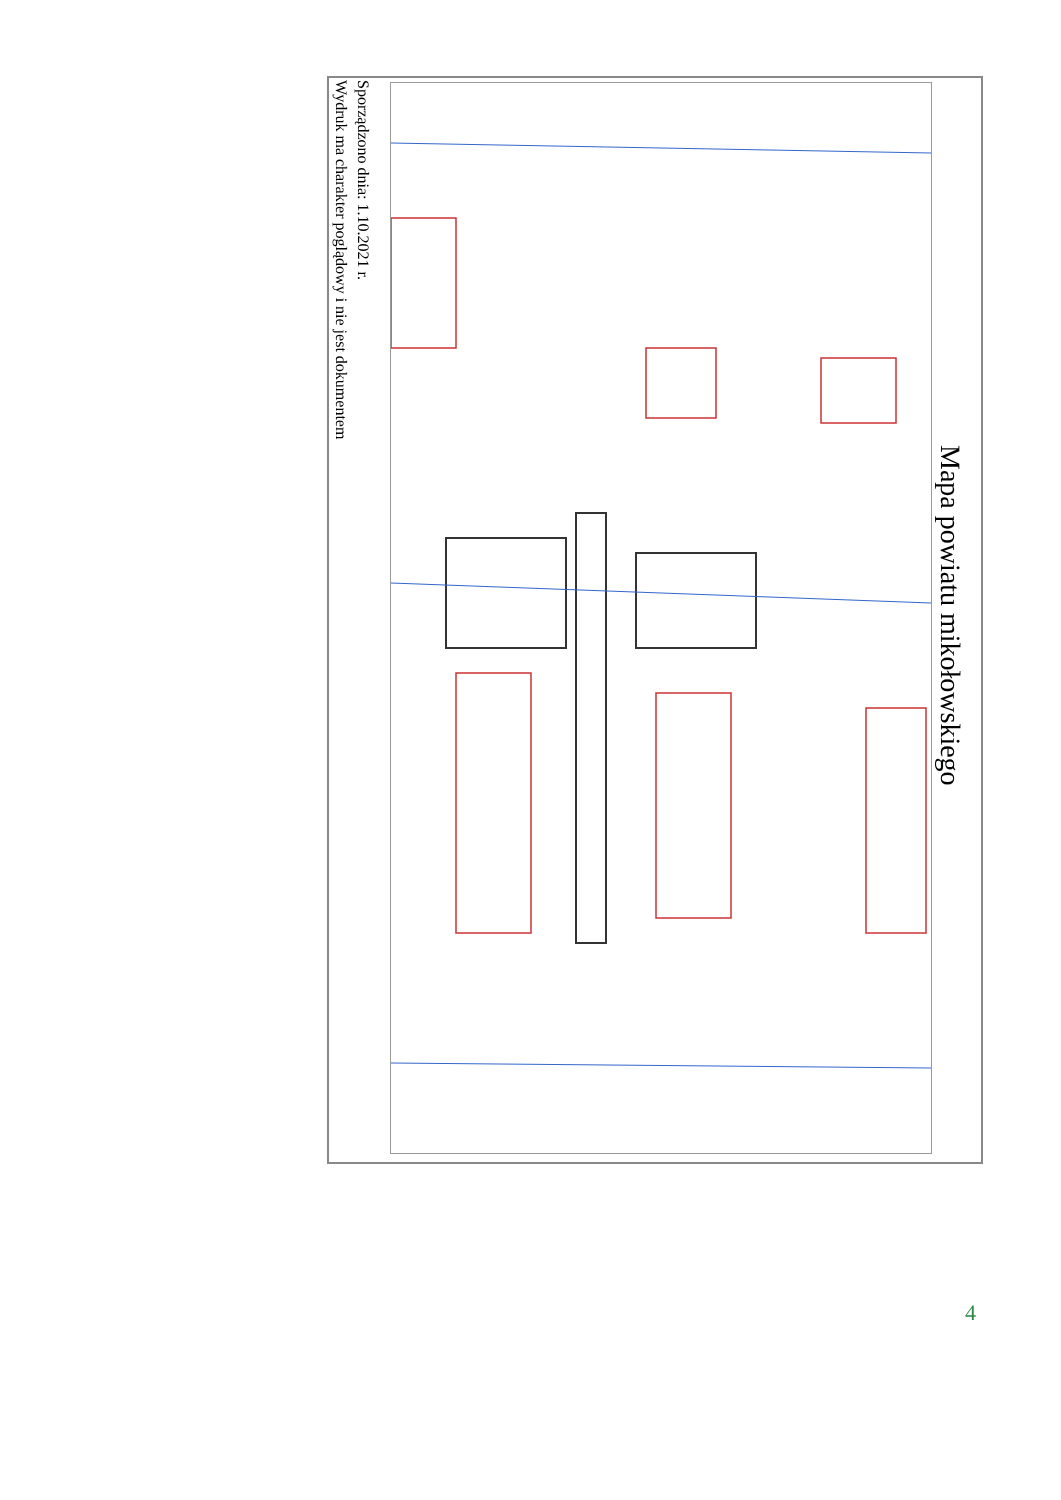Mapa powiatu mikołowskiego
Sporządzono dnia: 1.10.2021 r.
Wydruk ma charakter poglądowy i nie jest dokumentem
4